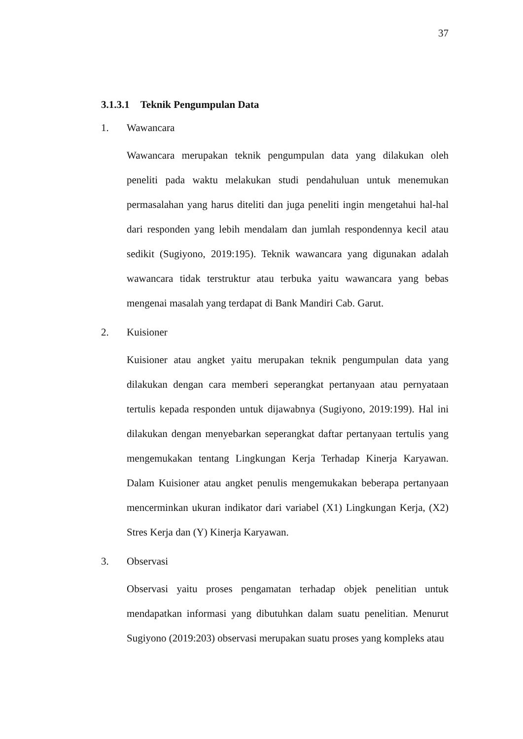37
3.1.3.1 Teknik Pengumpulan Data
1. Wawancara
Wawancara merupakan teknik pengumpulan data yang dilakukan oleh peneliti pada waktu melakukan studi pendahuluan untuk menemukan permasalahan yang harus diteliti dan juga peneliti ingin mengetahui hal-hal dari responden yang lebih mendalam dan jumlah respondennya kecil atau sedikit (Sugiyono, 2019:195). Teknik wawancara yang digunakan adalah wawancara tidak terstruktur atau terbuka yaitu wawancara yang bebas mengenai masalah yang terdapat di Bank Mandiri Cab. Garut.
2. Kuisioner
Kuisioner atau angket yaitu merupakan teknik pengumpulan data yang dilakukan dengan cara memberi seperangkat pertanyaan atau pernyataan tertulis kepada responden untuk dijawabnya (Sugiyono, 2019:199). Hal ini dilakukan dengan menyebarkan seperangkat daftar pertanyaan tertulis yang mengemukakan tentang Lingkungan Kerja Terhadap Kinerja Karyawan. Dalam Kuisioner atau angket penulis mengemukakan beberapa pertanyaan mencerminkan ukuran indikator dari variabel (X1) Lingkungan Kerja, (X2) Stres Kerja dan (Y) Kinerja Karyawan.
3. Observasi
Observasi yaitu proses pengamatan terhadap objek penelitian untuk mendapatkan informasi yang dibutuhkan dalam suatu penelitian. Menurut Sugiyono (2019:203) observasi merupakan suatu proses yang kompleks atau